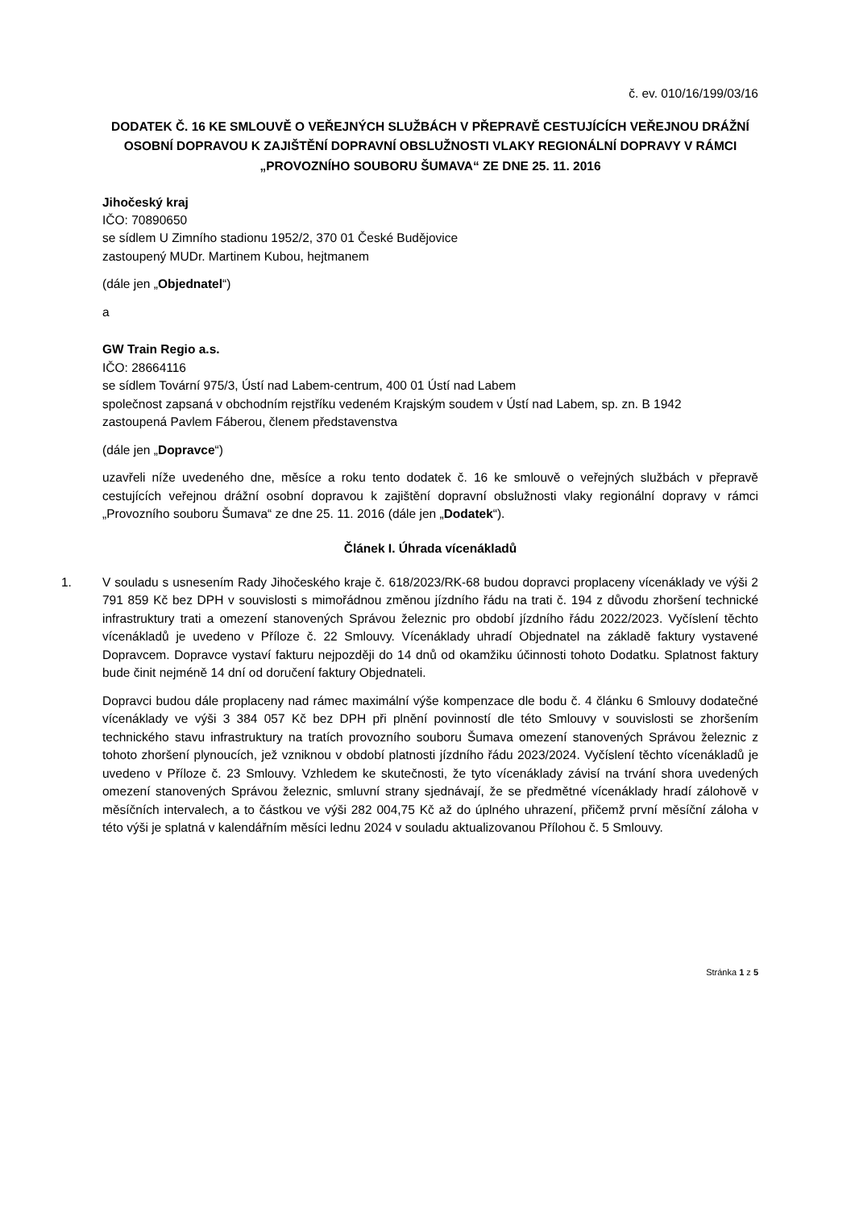č. ev. 010/16/199/03/16
DODATEK Č. 16 KE SMLOUVĚ O VEŘEJNÝCH SLUŽBÁCH V PŘEPRAVĚ CESTUJÍCÍCH VEŘEJNOU DRÁŽNÍ OSOBNÍ DOPRAVOU K ZAJIŠTĚNÍ DOPRAVNÍ OBSLUŽNOSTI VLAKY REGIONÁLNÍ DOPRAVY V RÁMCI „PROVOZNÍHO SOUBORU ŠUMAVA“ ZE DNE 25. 11. 2016
Jihočeský kraj
IČO: 70890650
se sídlem U Zimního stadionu 1952/2, 370 01 České Budějovice
zastoupený MUDr. Martinem Kubou, hejtmanem
(dále jen „Objednatel“)
a
GW Train Regio a.s.
IČO: 28664116
se sídlem Tovární 975/3, Ústí nad Labem-centrum, 400 01 Ústí nad Labem
společnost zapsaná v obchodním rejstříku vedeném Krajským soudem v Ústí nad Labem, sp. zn. B 1942
zastoupená Pavlem Fáberou, členem představenstva
(dále jen „Dopravce“)
uzavřeli níže uvedeného dne, měsíce a roku tento dodatek č. 16 ke smlouvě o veřejných službách v přepravě cestujících veřejnou drážní osobní dopravou k zajištění dopravní obslužnosti vlaky regionální dopravy v rámci „Provozního souboru Šumava“ ze dne 25. 11. 2016 (dále jen „Dodatek“).
Článek I. Úhrada vícenákladů
1. V souladu s usnesením Rady Jihočeského kraje č. 618/2023/RK-68 budou dopravci proplaceny vícenáklady ve výši 2 791 859 Kč bez DPH v souvislosti s mimořádnou změnou jízdního řádu na trati č. 194 z důvodu zhoršení technické infrastruktury trati a omezení stanovených Správou železnic pro období jízdního řádu 2022/2023. Vyčíslení těchto vícenákladů je uvedeno v Příloze č. 22 Smlouvy. Vícenáklady uhradí Objednatel na základě faktury vystavené Dopravcem. Dopravce vystaví fakturu nejpozději do 14 dnů od okamžiku účinnosti tohoto Dodatku. Splatnost faktury bude činit nejméně 14 dní od doručení faktury Objednateli.
Dopravci budou dále proplaceny nad rámec maximální výše kompenzace dle bodu č. 4 článku 6 Smlouvy dodatečné vícenáklady ve výši 3 384 057 Kč bez DPH při plnění povinností dle této Smlouvy v souvislosti se zhoršením technického stavu infrastruktury na tratích provozního souboru Šumava omezení stanovených Správou železnic z tohoto zhoršení plynoucích, jež vzniknou v období platnosti jízdního řádu 2023/2024. Vyčíslení těchto vícenákladů je uvedeno v Příloze č. 23 Smlouvy. Vzhledem ke skutečnosti, že tyto vícenáklady závisí na trvání shora uvedených omezení stanovených Správou železnic, smluvní strany sjednávají, že se předmětné vícenáklady hradí zálohově v měsíčních intervalech, a to částkou ve výši 282 004,75 Kč až do úplného uhrazení, přičemž první měsíční záloha v této výši je splatná v kalendářním měsíci lednu 2024 v souladu aktualizovanou Přílohou č. 5 Smlouvy.
Stránka 1 z 5